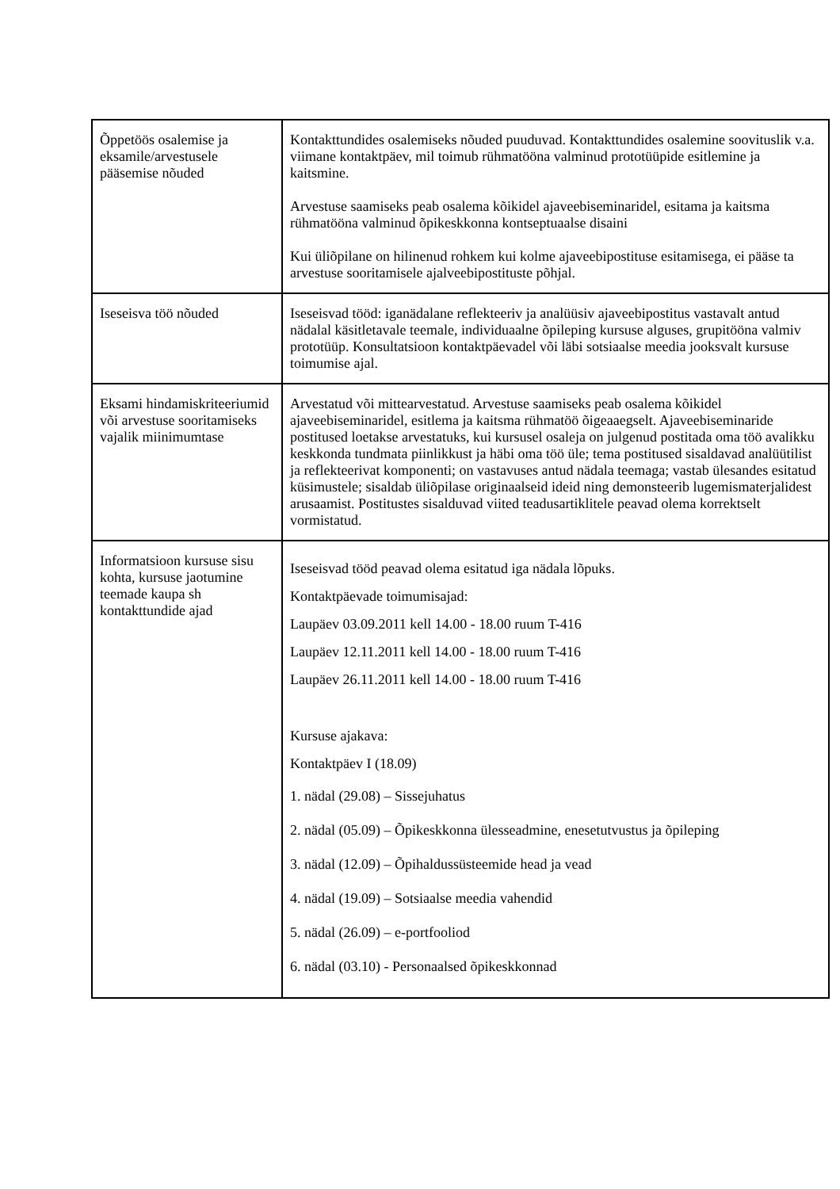| Õppetöös osalemise ja eksamile/arvestusele pääsemise nõuded | Kontakttundides osalemiseks nõuded puuduvad. Kontakttundides osalemine soovituslik v.a. viimane kontaktpäev, mil toimub rühmatööna valminud prototüüpide esitlemine ja kaitsmine. Arvestuse saamiseks peab osalema kõikidel ajaveebiseminaridel, esitama ja kaitsma rühmatööna valminud õpikeskkonna kontseptuaalse disaini Kui üliõpilane on hilinenud rohkem kui kolme ajaveebipostituse esitamisega, ei pääse ta arvestuse sooritamisele ajalveebipostituste põhjal. |
| Iseseisva töö nõuded | Iseseisvad tööd: iganädalane reflekteeriv ja analüüsiv ajaveebipostitus vastavalt antud nädalal käsitletavale teemale, individuaalne õpileping kursuse alguses, grupitööna valmiv prototüüp. Konsultatsioon kontaktpäevadel või läbi sotsiaalse meedia jooksvalt kursuse toimumise ajal. |
| Eksami hindamiskriteeriumid või arvestuse sooritamiseks vajalik miinimumtase | Arvestatud või mittearvestatud. Arvestuse saamiseks peab osalema kõikidel ajaveebiseminaridel, esitlema ja kaitsma rühmatöö õigeaaegselt. Ajaveebiseminaride postitused loetakse arvestatuks, kui kursusel osaleja on julgenud postitada oma töö avalikku keskkonda tundmata piinlikkust ja häbi oma töö üle; tema postitused sisaldavad analüütilist ja reflekteerivat komponenti; on vastavuses antud nädala teemaga; vastab ülesandes esitatud küsimustele; sisaldab üliõpilase originaalseid ideid ning demonsteerib lugemismaterjalidest arusaamist. Postitustes sisalduvad viited teadusartiklitele peavad olema korrektselt vormistatud. |
| Informatsioon kursuse sisu kohta, kursuse jaotumine teemade kaupa sh kontakttundide ajad | Iseseisvad tööd peavad olema esitatud iga nädala lõpuks. Kontaktpäevade toimumisajad: Laupäev 03.09.2011 kell 14.00 - 18.00 ruum T-416 Laupäev 12.11.2011 kell 14.00 - 18.00 ruum T-416 Laupäev 26.11.2011 kell 14.00 - 18.00 ruum T-416 Kursuse ajakava: Kontaktpäev I (18.09) 1. nädal (29.08) – Sissejuhatus 2. nädal (05.09) – Õpikeskkonna ülesseadmine, enesetutvustus ja õpileping 3. nädal (12.09) – Õpihaldussüsteemide head ja vead 4. nädal (19.09) – Sotsiaalse meedia vahendid 5. nädal (26.09) – e-portfooliod 6. nädal (03.10) - Personaalsed õpikeskkonnad |